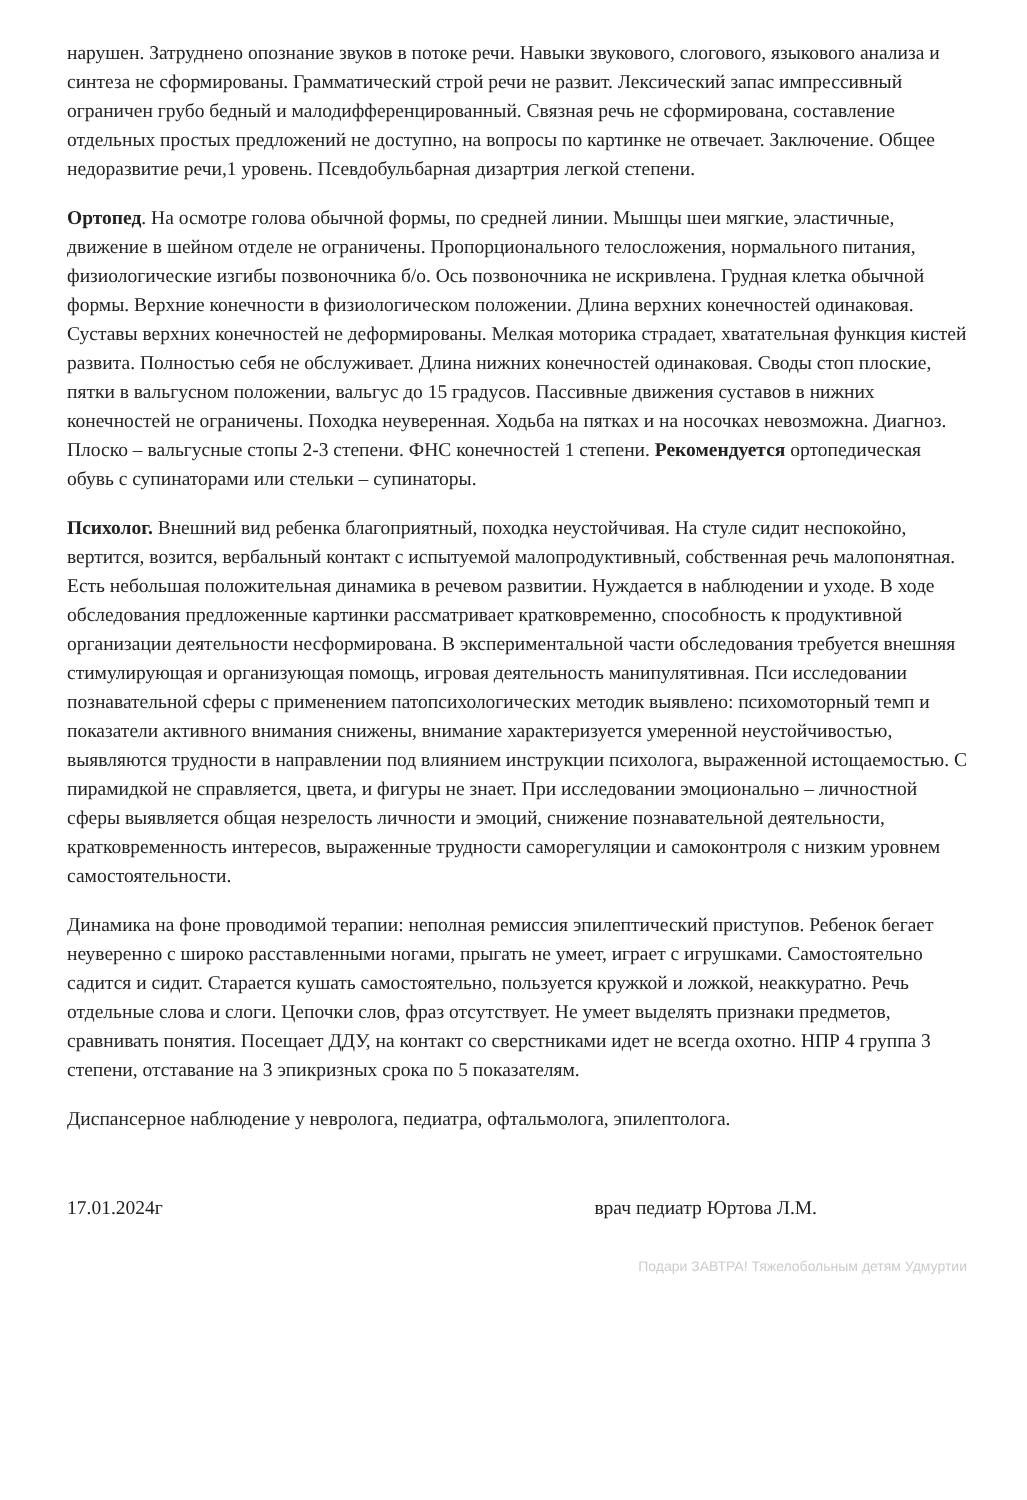нарушен. Затруднено опознание звуков в потоке речи. Навыки звукового, слогового, языкового анализа и синтеза не сформированы. Грамматический строй речи не развит. Лексический запас импрессивный ограничен грубо бедный и малодифференцированный. Связная речь не сформирована, составление отдельных простых предложений не доступно, на вопросы по картинке не отвечает. Заключение. Общее недоразвитие речи,1 уровень. Псевдобульбарная дизартрия легкой степени.
Ортопед. На осмотре голова обычной формы, по средней линии. Мышцы шеи мягкие, эластичные, движение в шейном отделе не ограничены. Пропорционального телосложения, нормального питания, физиологические изгибы позвоночника б/о. Ось позвоночника не искривлена. Грудная клетка обычной формы. Верхние конечности в физиологическом положении. Длина верхних конечностей одинаковая. Суставы верхних конечностей не деформированы. Мелкая моторика страдает, хватательная функция кистей развита. Полностью себя не обслуживает. Длина нижних конечностей одинаковая. Своды стоп плоские, пятки в вальгусном положении, вальгус до 15 градусов. Пассивные движения суставов в нижних конечностей не ограничены. Походка неуверенная. Ходьба на пятках и на носочках невозможна. Диагноз. Плоско – вальгусные стопы 2-3 степени. ФНС конечностей 1 степени. Рекомендуется ортопедическая обувь с супинаторами или стельки – супинаторы.
Психолог. Внешний вид ребенка благоприятный, походка неустойчивая. На стуле сидит неспокойно, вертится, возится, вербальный контакт с испытуемой малопродуктивный, собственная речь малопонятная. Есть небольшая положительная динамика в речевом развитии. Нуждается в наблюдении и уходе. В ходе обследования предложенные картинки рассматривает кратковременно, способность к продуктивной организации деятельности несформирована. В экспериментальной части обследования требуется внешняя стимулирующая и организующая помощь, игровая деятельность манипулятивная. Пси исследовании познавательной сферы с применением патопсихологических методик выявлено: психомоторный темп и показатели активного внимания снижены, внимание характеризуется умеренной неустойчивостью, выявляются трудности в направлении под влиянием инструкции психолога, выраженной истощаемостью. С пирамидкой не справляется, цвета, и фигуры не знает. При исследовании эмоционально – личностной сферы выявляется общая незрелость личности и эмоций, снижение познавательной деятельности, кратковременность интересов, выраженные трудности саморегуляции и самоконтроля с низким уровнем самостоятельности.
Динамика на фоне проводимой терапии: неполная ремиссия эпилептический приступов. Ребенок бегает неуверенно с широко расставленными ногами, прыгать не умеет, играет с игрушками. Самостоятельно садится и сидит. Старается кушать самостоятельно, пользуется кружкой и ложкой, неаккуратно. Речь отдельные слова и слоги. Цепочки слов, фраз отсутствует. Не умеет выделять признаки предметов, сравнивать понятия. Посещает ДДУ, на контакт со сверстниками идет не всегда охотно. НПР 4 группа 3 степени, отставание на 3 эпикризных срока по 5 показателям.
Диспансерное наблюдение у невролога, педиатра, офтальмолога, эпилептолога.
17.01.2024г врач педиатр Юртова Л.М.
Подари ЗАВТРА! Тяжелобольным детям Удмуртии